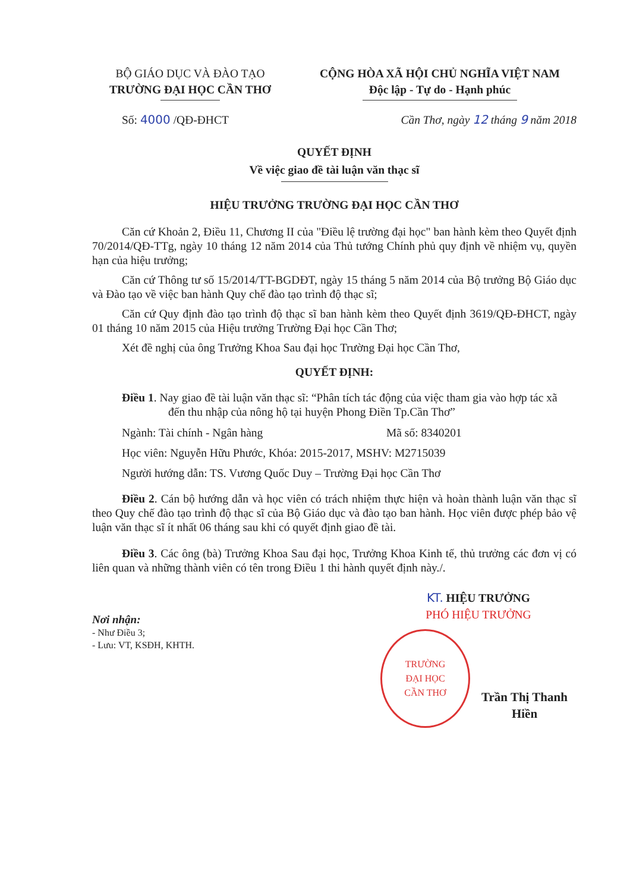BỘ GIÁO DỤC VÀ ĐÀO TẠO
TRƯỜNG ĐẠI HỌC CẦN THƠ
CỘNG HÒA XÃ HỘI CHỦ NGHĨA VIỆT NAM
Độc lập - Tự do - Hạnh phúc
Số: 4000 /QĐ-ĐHCT Cần Thơ, ngày 12 tháng 9 năm 2018
QUYẾT ĐỊNH
Về việc giao đề tài luận văn thạc sĩ
HIỆU TRƯỞNG TRƯỜNG ĐẠI HỌC CẦN THƠ
Căn cứ Khoản 2, Điều 11, Chương II của "Điều lệ trường đại học" ban hành kèm theo Quyết định 70/2014/QĐ-TTg, ngày 10 tháng 12 năm 2014 của Thủ tướng Chính phủ quy định về nhiệm vụ, quyền hạn của hiệu trưởng;
Căn cứ Thông tư số 15/2014/TT-BGDĐT, ngày 15 tháng 5 năm 2014 của Bộ trưởng Bộ Giáo dục và Đào tạo về việc ban hành Quy chế đào tạo trình độ thạc sĩ;
Căn cứ Quy định đào tạo trình độ thạc sĩ ban hành kèm theo Quyết định 3619/QĐ-ĐHCT, ngày 01 tháng 10 năm 2015 của Hiệu trưởng Trường Đại học Cần Thơ;
Xét đề nghị của ông Trưởng Khoa Sau đại học Trường Đại học Cần Thơ,
QUYẾT ĐỊNH:
Điều 1. Nay giao đề tài luận văn thạc sĩ: “Phân tích tác động của việc tham gia vào hợp tác xã đến thu nhập của nông hộ tại huyện Phong Điền Tp.Cần Thơ”
Ngành: Tài chính - Ngân hàng Mã số: 8340201
Học viên: Nguyễn Hữu Phước, Khóa: 2015-2017, MSHV: M2715039
Người hướng dẫn: TS. Vương Quốc Duy – Trường Đại học Cần Thơ
Điều 2. Cán bộ hướng dẫn và học viên có trách nhiệm thực hiện và hoàn thành luận văn thạc sĩ theo Quy chế đào tạo trình độ thạc sĩ của Bộ Giáo dục và đào tạo ban hành. Học viên được phép bảo vệ luận văn thạc sĩ ít nhất 06 tháng sau khi có quyết định giao đề tài.
Điều 3. Các ông (bà) Trưởng Khoa Sau đại học, Trưởng Khoa Kinh tế, thủ trưởng các đơn vị có liên quan và những thành viên có tên trong Điều 1 thi hành quyết định này./.
Nơi nhận:
- Như Điều 3;
- Lưu: VT, KSĐH, KHTH.
KT. HIỆU TRƯỞNG
PHÓ HIỆU TRƯỞNG
TRƯỜNG
ĐẠI HỌC
CẦN THƠ
Trần Thị Thanh Hiền